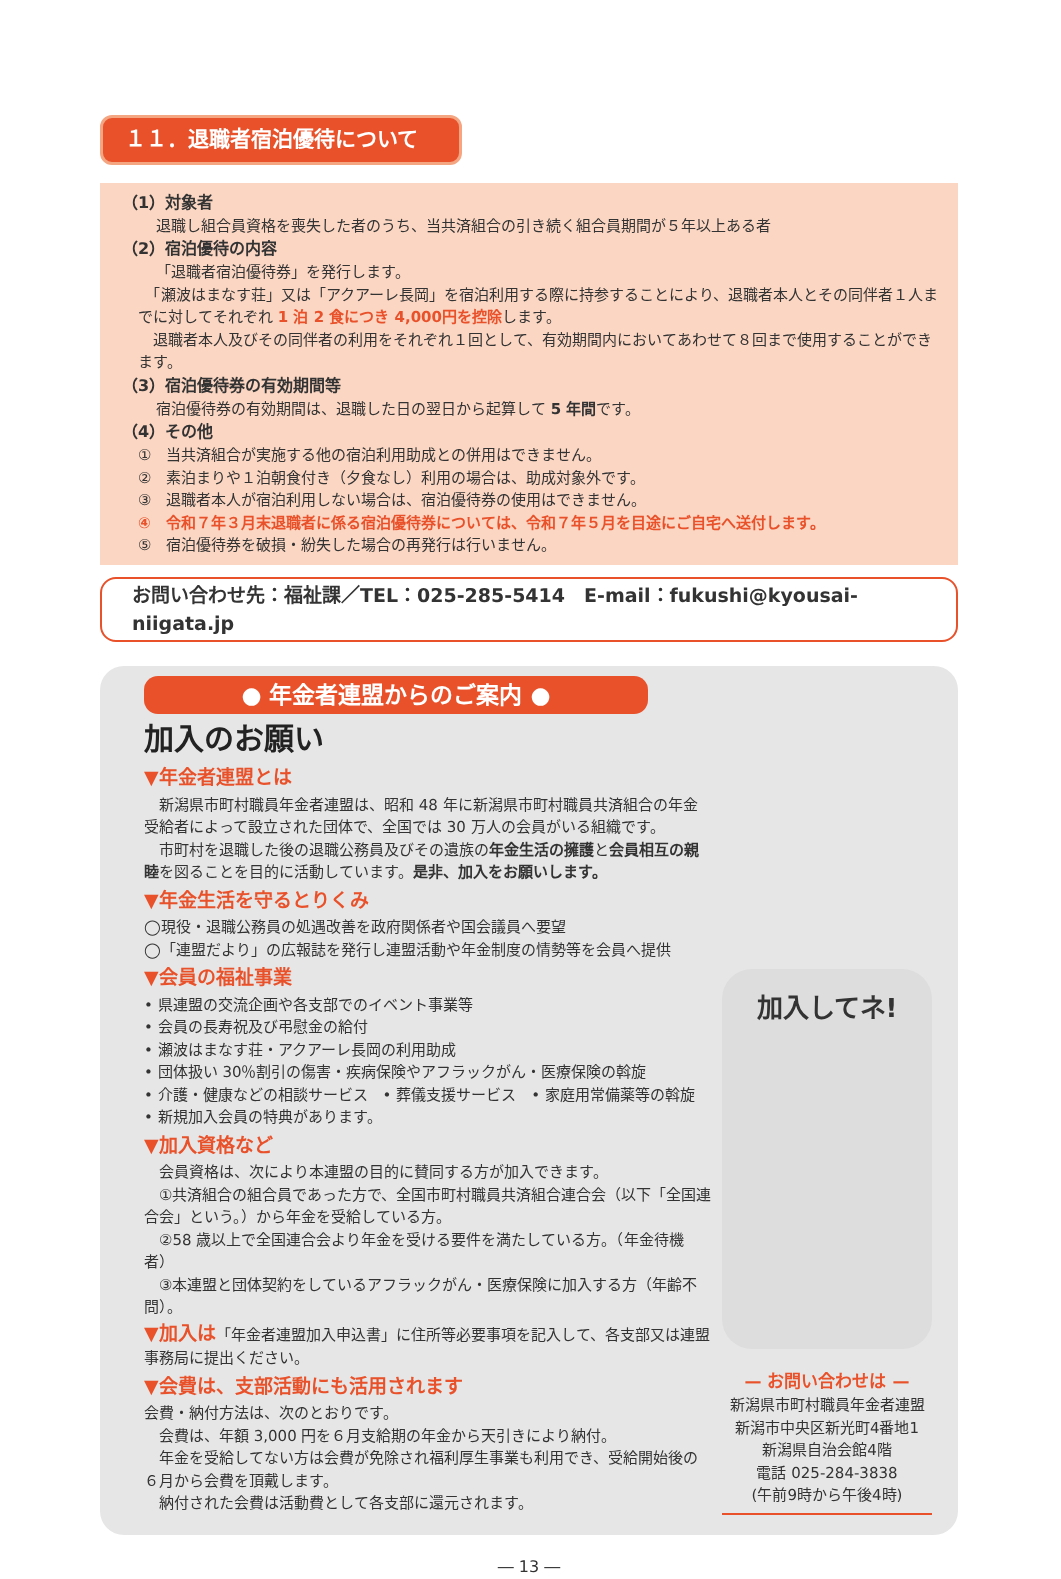１１．退職者宿泊優待について
（1）対象者
退職し組合員資格を喪失した者のうち、当共済組合の引き続く組合員期間が５年以上ある者
（2）宿泊優待の内容
「退職者宿泊優待券」を発行します。
　「瀬波はまなす荘」又は「アクアーレ長岡」を宿泊利用する際に持参することにより、退職者本人とその同伴者１人までに対してそれぞれ 1 泊 2 食につき 4,000円を控除します。
　退職者本人及びその同伴者の利用をそれぞれ１回として、有効期間内においてあわせて８回まで使用することができます。
（3）宿泊優待券の有効期間等
宿泊優待券の有効期間は、退職した日の翌日から起算して 5 年間です。
（4）その他
①　当共済組合が実施する他の宿泊利用助成との併用はできません。
②　素泊まりや１泊朝食付き（夕食なし）利用の場合は、助成対象外です。
③　退職者本人が宿泊利用しない場合は、宿泊優待券の使用はできません。
④　令和７年３月末退職者に係る宿泊優待券については、令和７年５月を目途にご自宅へ送付します。
⑤　宿泊優待券を破損・紛失した場合の再発行は行いません。
お問い合わせ先：福祉課／TEL：025-285-5414　E-mail：fukushi@kyousai-niigata.jp
● 年金者連盟からのご案内 ●
加入のお願い
▼年金者連盟とは
　新潟県市町村職員年金者連盟は、昭和 48 年に新潟県市町村職員共済組合の年金受給者によって設立された団体で、全国では 30 万人の会員がいる組織です。
　市町村を退職した後の退職公務員及びその遺族の年金生活の擁護と会員相互の親睦を図ることを目的に活動しています。是非、加入をお願いします。
▼年金生活を守るとりくみ
◯現役・退職公務員の処遇改善を政府関係者や国会議員へ要望
◯「連盟だより」の広報誌を発行し連盟活動や年金制度の情勢等を会員へ提供
▼会員の福祉事業
• 県連盟の交流企画や各支部でのイベント事業等
• 会員の長寿祝及び弔慰金の給付
• 瀬波はまなす荘・アクアーレ長岡の利用助成
• 団体扱い 30％割引の傷害・疾病保険やアフラックがん・医療保険の斡旋
• 介護・健康などの相談サービス　• 葬儀支援サービス　• 家庭用常備薬等の斡旋
• 新規加入会員の特典があります。
▼加入資格など
　会員資格は、次により本連盟の目的に賛同する方が加入できます。
　①共済組合の組合員であった方で、全国市町村職員共済組合連合会（以下「全国連合会」という。）から年金を受給している方。
　②58 歳以上で全国連合会より年金を受ける要件を満たしている方。（年金待機者）
　③本連盟と団体契約をしているアフラックがん・医療保険に加入する方（年齢不問）。
▼加入は「年金者連盟加入申込書」に住所等必要事項を記入して、各支部又は連盟事務局に提出ください。
▼会費は、支部活動にも活用されます
会費・納付方法は、次のとおりです。
　会費は、年額 3,000 円を６月支給期の年金から天引きにより納付。
　年金を受給してない方は会費が免除され福利厚生事業も利用でき、受給開始後の６月から会費を頂戴します。
　納付された会費は活動費として各支部に還元されます。
加入してネ!
— お問い合わせは —
新潟県市町村職員年金者連盟
新潟市中央区新光町4番地1
新潟県自治会館4階
電話 025-284-3838
(午前9時から午後4時)
― 13 ―